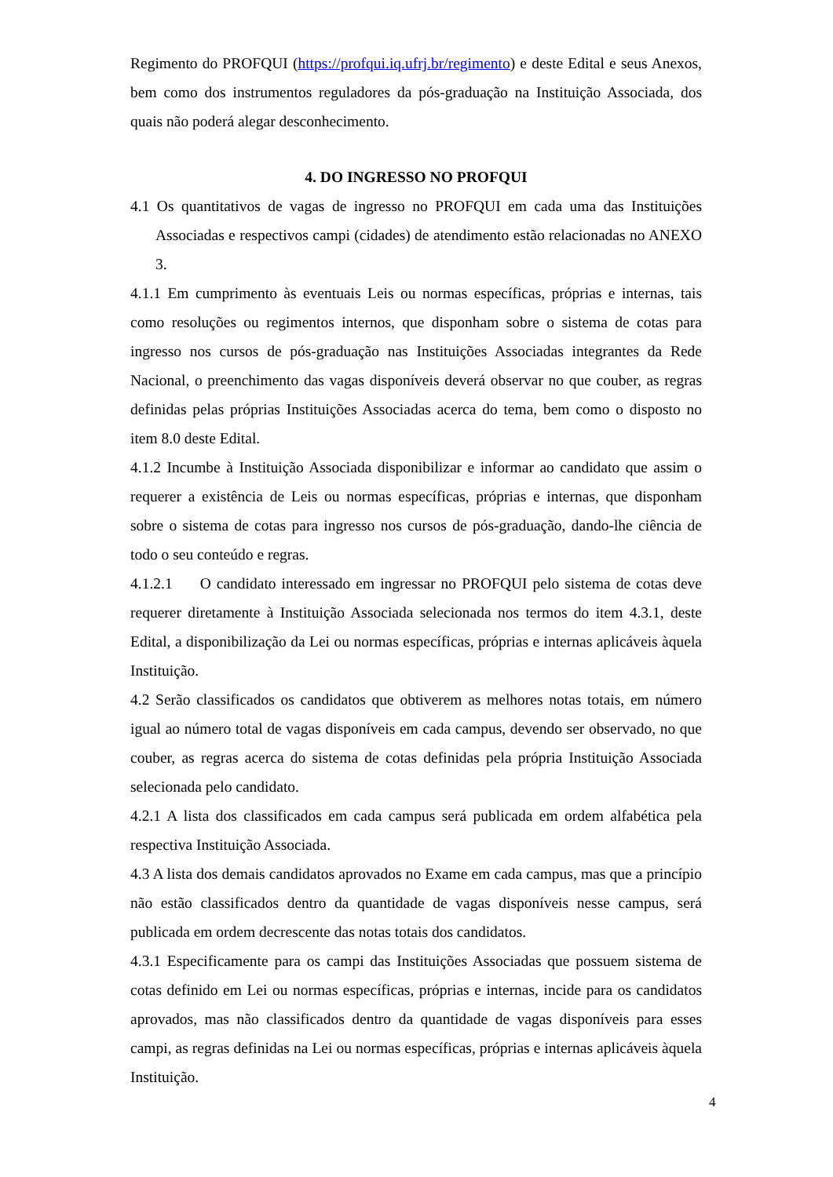Regimento do PROFQUI (https://profqui.iq.ufrj.br/regimento) e deste Edital e seus Anexos, bem como dos instrumentos reguladores da pós-graduação na Instituição Associada, dos quais não poderá alegar desconhecimento.
4. DO INGRESSO NO PROFQUI
4.1 Os quantitativos de vagas de ingresso no PROFQUI em cada uma das Instituições Associadas e respectivos campi (cidades) de atendimento estão relacionadas no ANEXO 3.
4.1.1 Em cumprimento às eventuais Leis ou normas específicas, próprias e internas, tais como resoluções ou regimentos internos, que disponham sobre o sistema de cotas para ingresso nos cursos de pós-graduação nas Instituições Associadas integrantes da Rede Nacional, o preenchimento das vagas disponíveis deverá observar no que couber, as regras definidas pelas próprias Instituições Associadas acerca do tema, bem como o disposto no item 8.0 deste Edital.
4.1.2 Incumbe à Instituição Associada disponibilizar e informar ao candidato que assim o requerer a existência de Leis ou normas específicas, próprias e internas, que disponham sobre o sistema de cotas para ingresso nos cursos de pós-graduação, dando-lhe ciência de todo o seu conteúdo e regras.
4.1.2.1 O candidato interessado em ingressar no PROFQUI pelo sistema de cotas deve requerer diretamente à Instituição Associada selecionada nos termos do item 4.3.1, deste Edital, a disponibilização da Lei ou normas específicas, próprias e internas aplicáveis àquela Instituição.
4.2 Serão classificados os candidatos que obtiverem as melhores notas totais, em número igual ao número total de vagas disponíveis em cada campus, devendo ser observado, no que couber, as regras acerca do sistema de cotas definidas pela própria Instituição Associada selecionada pelo candidato.
4.2.1 A lista dos classificados em cada campus será publicada em ordem alfabética pela respectiva Instituição Associada.
4.3 A lista dos demais candidatos aprovados no Exame em cada campus, mas que a princípio não estão classificados dentro da quantidade de vagas disponíveis nesse campus, será publicada em ordem decrescente das notas totais dos candidatos.
4.3.1 Especificamente para os campi das Instituições Associadas que possuem sistema de cotas definido em Lei ou normas específicas, próprias e internas, incide para os candidatos aprovados, mas não classificados dentro da quantidade de vagas disponíveis para esses campi, as regras definidas na Lei ou normas específicas, próprias e internas aplicáveis àquela Instituição.
4